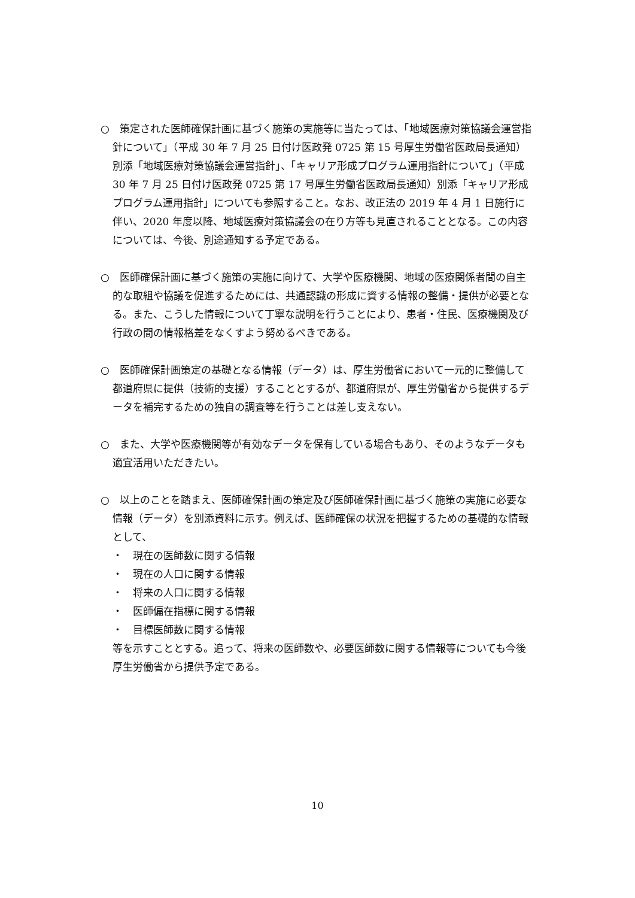○　策定された医師確保計画に基づく施策の実施等に当たっては、「地域医療対策協議会運営指針について」（平成 30 年 7 月 25 日付け医政発 0725 第 15 号厚生労働省医政局長通知）別添「地域医療対策協議会運営指針」、「キャリア形成プログラム運用指針について」（平成 30 年 7 月 25 日付け医政発 0725 第 17 号厚生労働省医政局長通知）別添「キャリア形成プログラム運用指針」についても参照すること。なお、改正法の 2019 年 4 月 1 日施行に伴い、2020 年度以降、地域医療対策協議会の在り方等も見直されることとなる。この内容については、今後、別途通知する予定である。
○　医師確保計画に基づく施策の実施に向けて、大学や医療機関、地域の医療関係者間の自主的な取組や協議を促進するためには、共通認識の形成に資する情報の整備・提供が必要となる。また、こうした情報について丁寧な説明を行うことにより、患者・住民、医療機関及び行政の間の情報格差をなくすよう努めるべきである。
○　医師確保計画策定の基礎となる情報（データ）は、厚生労働省において一元的に整備して都道府県に提供（技術的支援）することとするが、都道府県が、厚生労働省から提供するデータを補完するための独自の調査等を行うことは差し支えない。
○　また、大学や医療機関等が有効なデータを保有している場合もあり、そのようなデータも適宜活用いただきたい。
○　以上のことを踏まえ、医師確保計画の策定及び医師確保計画に基づく施策の実施に必要な情報（データ）を別添資料に示す。例えば、医師確保の状況を把握するための基礎的な情報として、
・　現在の医師数に関する情報
・　現在の人口に関する情報
・　将来の人口に関する情報
・　医師偏在指標に関する情報
・　目標医師数に関する情報
等を示すこととする。追って、将来の医師数や、必要医師数に関する情報等についても今後厚生労働省から提供予定である。
10